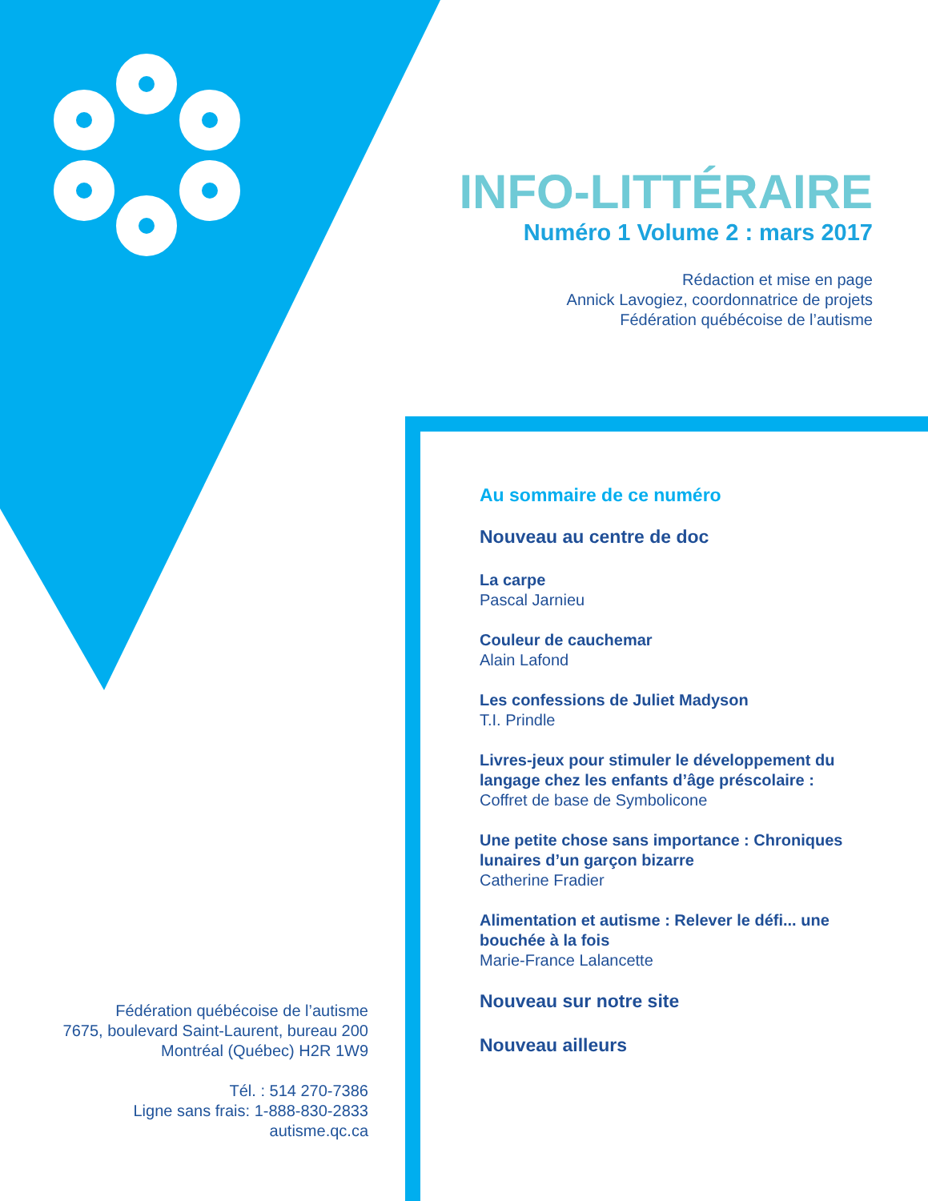INFO-LITTÉRAIRE
Numéro 1 Volume 2 : mars 2017
Rédaction et mise en page
Annick Lavogiez, coordonnatrice de projets
Fédération québécoise de l’autisme
Au sommaire de ce numéro
Nouveau au centre de doc
La carpe
Pascal Jarnieu
Couleur de cauchemar
Alain Lafond
Les confessions de Juliet Madyson
T.I. Prindle
Livres-jeux pour stimuler le développement du langage chez les enfants d’âge préscolaire :
Coffret de base de Symbolicone
Une petite chose sans importance : Chroniques lunaires d’un garçon bizarre
Catherine Fradier
Alimentation et autisme : Relever le défi... une bouchée à la fois
Marie-France Lalancette
Nouveau sur notre site
Nouveau ailleurs
Fédération québécoise de l’autisme
7675, boulevard Saint-Laurent, bureau 200
Montréal (Québec) H2R 1W9
Tél. : 514 270-7386
Ligne sans frais: 1-888-830-2833
autisme.qc.ca